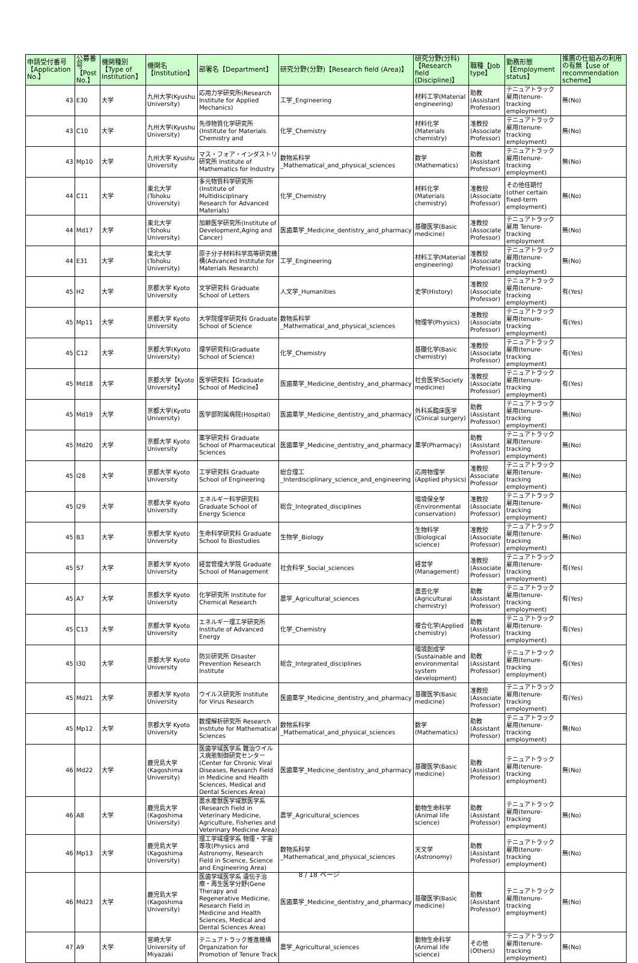| 申請受付番号【Application No.】 | 公募番号【Post No.】 | 機関種別【Type of Institution】 | 機関名【Institution】 | 部署名【Department】 | 研究分野(分野)【Research field (Area)】 | 研究分野(分科)【Research field (Discipline)】 | 職種【Job type】 | 勤務形態【Employment status】 | 推薦の仕組みの利用の有無【use of recommendation scheme】 |
| --- | --- | --- | --- | --- | --- | --- | --- | --- | --- |
| 43 | E30 | 大学 | 九州大学(Kyushu University) | 応用力学研究所(Research Institute for Applied Mechanics) | 工学_Engineering | 材料工学(Material engineering) | 助教(Assistant Professor) | テニュアトラック雇用(tenure-tracking employment) | 無(No) |
| 43 | C10 | 大学 | 九州大学(Kyushu University) | 先導物質化学研究所(Institute for Materials Chemistry and | 化学_Chemistry | 材料化学(Materials chemistry) | 准教授(Associate Professor) | テニュアトラック雇用(tenure-tracking employment) | 無(No) |
| 43 | Mp10 | 大学 | 九州大学 Kyushu University | マス・フォア・インダストリ研究所 Institute of Mathematics for Industry | 数物系科学_Mathematical_and_physical_sciences | 数学(Mathematics) | 助教(Assistant Professor) | テニュアトラック雇用(tenure-tracking employment) | 無(No) |
| 44 | C11 | 大学 | 東北大学 (Tohoku University) | 多元物質科学研究所(Institute of Multidisciplinary Research for Advanced Materials) | 化学_Chemistry | 材料化学(Materials chemistry) | 准教授(Associate Professor) | その他任期付(other certain fixed-term employment) | 無(No) |
| 44 | Md17 | 大学 | 東北大学 (Tohoku University) | 加齢医学研究所(Institute of Development,Aging and Cancer) | 医歯薬学_Medicine_dentistry_and_pharmacy | 基礎医学(Basic medicine) | 准教授(Associate Professor) | テニュアトラック雇用 Tenure-tracking employment | 無(No) |
| 44 | E31 | 大学 | 東北大学 (Tohoku University) | 原子分子材料科学高等研究機構(Advanced Institute for Materials Research) | 工学_Engineering | 材料工学(Material engineering) | 准教授(Associate Professor) | テニュアトラック雇用(tenure-tracking employment) | 無(No) |
| 45 | H2 | 大学 | 京都大学 Kyoto University | 文学研究科 Graduate School of Letters | 人文学_Humanities | 史学(History) | 准教授(Associate Professor) | テニュアトラック雇用(tenure-tracking employment) | 有(Yes) |
| 45 | Mp11 | 大学 | 京都大学 Kyoto University | 大学院理学研究科 Graduate School of Science | 数物系科学_Mathematical_and_physical_sciences | 物理学(Physics) | 准教授(Associate Professor) | テニュアトラック雇用(tenure-tracking employment) | 有(Yes) |
| 45 | C12 | 大学 | 京都大学(Kyoto University) | 理学研究科(Graduate School of Science) | 化学_Chemistry | 基礎化学(Basic chemistry) | 准教授(Associate Professor) | テニュアトラック雇用(tenure-tracking employment) | 有(Yes) |
| 45 | Md18 | 大学 | 京都大学【Kyoto University】 | 医学研究科【Graduate School of Medicine】 | 医歯薬学_Medicine_dentistry_and_pharmacy | 社会医学(Society medicine) | 准教授(Associate Professor) | テニュアトラック雇用(tenure-tracking employment) | 有(Yes) |
| 45 | Md19 | 大学 | 京都大学(Kyoto University) | 医学部附属病院(Hospital) | 医歯薬学_Medicine_dentistry_and_pharmacy | 外科系臨床医学(Clinical surgery) | 助教(Assistant Professor) | テニュアトラック雇用(tenure-tracking employment) | 無(No) |
| 45 | Md20 | 大学 | 京都大学 Kyoto University | 薬学研究科 Graduate School of Pharmaceutical Sciences | 医歯薬学_Medicine_dentistry_and_pharmacy | 薬学(Pharmacy) | 助教(Assistant Professor) | テニュアトラック雇用(tenure-tracking employment) | 無(No) |
| 45 | I28 | 大学 | 京都大学 Kyoto University | 工学研究科 Graduate School of Engineering | 総合理工_Interdisciplinary_science_and_engineering | 応用物理学(Applied physics) | 准教授 Associate Professor | テニュアトラック雇用(tenure-tracking employment) | 無(No) |
| 45 | I29 | 大学 | 京都大学 Kyoto University | エネルギー科学研究科 Graduate School of Energy Science | 総合_Integrated_disciplines | 環境保全学(Environmental conservation) | 准教授(Associate Professor) | テニュアトラック雇用(tenure-tracking employment) | 無(No) |
| 45 | B3 | 大学 | 京都大学 Kyoto University | 生命科学研究科 Graduate School fo Biostudies | 生物学_Biology | 生物科学(Biological science) | 准教授(Associate Professor) | テニュアトラック雇用(tenure-tracking employment) | 無(No) |
| 45 | S7 | 大学 | 京都大学 Kyoto University | 経営管理大学院 Graduate School of Management | 社会科学_Social_sciences | 経営学(Management) | 准教授(Associate Professor) | テニュアトラック雇用(tenure-tracking employment) | 有(Yes) |
| 45 | A7 | 大学 | 京都大学 Kyoto University | 化学研究所 Institute for Chemical Research | 農学_Agricultural_sciences | 農芸化学(Agricultural chemistry) | 助教(Assistant Professor) | テニュアトラック雇用(tenure-tracking employment) | 有(Yes) |
| 45 | C13 | 大学 | 京都大学 Kyoto University | エネルギー理工学研究所 Institute of Advanced Energy | 化学_Chemistry | 複合化学(Applied chemistry) | 助教(Assistant Professor) | テニュアトラック雇用(tenure-tracking employment) | 有(Yes) |
| 45 | I30 | 大学 | 京都大学 Kyoto University | 防災研究所 Disaster Prevention Research Institute | 総合_Integrated_disciplines | 環境創成学(Sustainable and environmental system development) | 助教(Assistant Professor) | テニュアトラック雇用(tenure-tracking employment) | 有(Yes) |
| 45 | Md21 | 大学 | 京都大学 Kyoto University | ウイルス研究所 Institute for Virus Research | 医歯薬学_Medicine_dentistry_and_pharmacy | 基礎医学(Basic medicine) | 准教授(Associate Professor) | テニュアトラック雇用(tenure-tracking employment) | 有(Yes) |
| 45 | Mp12 | 大学 | 京都大学 Kyoto University | 数理解析研究所 Research Institute for Mathematical Sciences | 数物系科学_Mathematical_and_physical_sciences | 数学(Mathematics) | 助教(Assistant Professor) | テニュアトラック雇用(tenure-tracking employment) | 無(No) |
| 46 | Md22 | 大学 | 鹿児島大学(Kagoshima University) | 医歯学域医学系 難治ウイルス病態制御研究センター(Center for Chronic Viral Diseases, Research Field in Medicine and Health Sciences, Medical and Dental Sciences Area) | 医歯薬学_Medicine_dentistry_and_pharmacy | 基礎医学(Basic medicine) | 助教(Assistant Professor) | テニュアトラック雇用(tenure-tracking employment) | 無(No) |
| 46 | A8 | 大学 | 鹿児島大学(Kagoshima University) | 農水産獣医学域獣医学系(Research Field in Veterinary Medicine, Agriculture, Fisheries and Veterinary Medicine Area) | 農学_Agricultural_sciences | 動物生命科学(Animal life science) | 助教(Assistant Professor) | テニュアトラック雇用(tenure-tracking employment) | 無(No) |
| 46 | Mp13 | 大学 | 鹿児島大学(Kagoshima University) | 理工学域理学系 物理・宇宙専攻(Physics and Astronomy, Research Field in Science, Science and Engineering Area) | 数物系科学_Mathematical_and_physical_sciences | 天文学(Astronomy) | 助教(Assistant Professor) | テニュアトラック雇用(tenure-tracking employment) | 無(No) |
| 46 | Md23 | 大学 | 鹿児島大学(Kagoshima University) | 医歯学域医学系 遺伝子治療・再生医学分野(Gene Therapy and Regenerative Medicine, Research Field in Medicine and Health Sciences, Medical and Dental Sciences Area) | 医歯薬学_Medicine_dentistry_and_pharmacy | 基礎医学(Basic medicine) | 助教(Assistant Professor) | テニュアトラック雇用(tenure-tracking employment) | 無(No) |
| 47 | A9 | 大学 | 宮崎大学 University of Miyazaki | テニュアトラック推進機構 Organization for Promotion of Tenure Track | 農学_Agricultural_sciences | 動物生命科学(Animal life science) | その他(Others) | テニュアトラック雇用(tenure-tracking employment) | 無(No) |
8 / 18 ページ